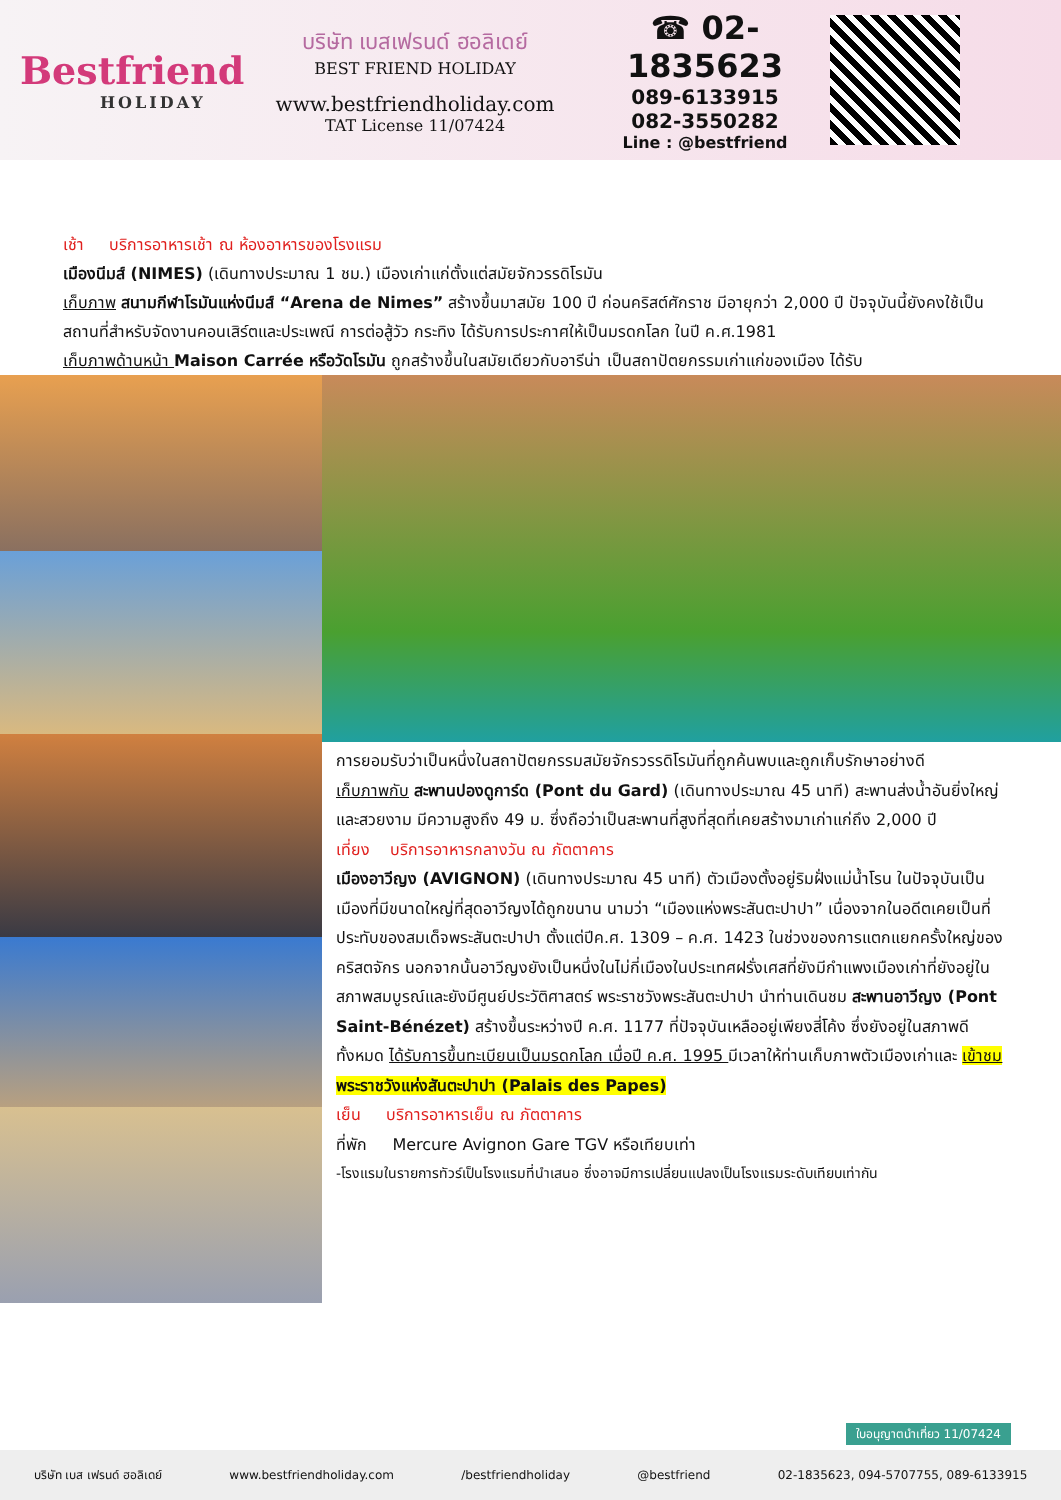Bestfriend
HOLIDAY
บริษัท เบสเฟรนด์ ฮอลิเดย์
BEST FRIEND HOLIDAY
www.bestfriendholiday.com
TAT License 11/07424
☎ 02-1835623
089-6133915
082-3550282
Line : @bestfriend
เช้า บริการอาหารเช้า ณ ห้องอาหารของโรงแรม
เมืองนีมส์ (NIMES) (เดินทางประมาณ 1 ชม.) เมืองเก่าแก่ตั้งแต่สมัยจักวรรดิโรมัน
เก็บภาพ สนามกีฬาโรมันแห่งนีมส์ “Arena de Nimes” สร้างขึ้นมาสมัย 100 ปี ก่อนคริสต์ศักราช มีอายุกว่า 2,000 ปี ปัจจุบันนี้ยังคงใช้เป็นสถานที่สำหรับจัดงานคอนเสิร์ตและประเพณี การต่อสู้วัว กระทิง ได้รับการประกาศให้เป็นมรดกโลก ในปี ค.ศ.1981
เก็บภาพด้านหน้า Maison Carrée หรือวัดโรมัน ถูกสร้างขึ้นในสมัยเดียวกับอารีน่า เป็นสถาปัตยกรรมเก่าแก่ของเมือง ได้รับ
การยอมรับว่าเป็นหนึ่งในสถาปัตยกรรมสมัยจักรวรรดิโรมันที่ถูกค้นพบและถูกเก็บรักษาอย่างดี
เก็บภาพกับ สะพานปองดูการ์ด (Pont du Gard) (เดินทางประมาณ 45 นาที) สะพานส่งน้ำอันยิ่งใหญ่และสวยงาม มีความสูงถึง 49 ม. ซึ่งถือว่าเป็นสะพานที่สูงที่สุดที่เคยสร้างมาเก่าแก่ถึง 2,000 ปี
เที่ยง บริการอาหารกลางวัน ณ ภัตตาคาร
เมืองอาวีญง (AVIGNON) (เดินทางประมาณ 45 นาที) ตัวเมืองตั้งอยู่ริมฝั่งแม่น้ำโรน ในปัจจุบันเป็นเมืองที่มีขนาดใหญ่ที่สุดอาวีญงได้ถูกขนาน นามว่า “เมืองแห่งพระสันตะปาปา” เนื่องจากในอดีตเคยเป็นที่ประทับของสมเด็จพระสันตะปาปา ตั้งแต่ปีค.ศ. 1309 – ค.ศ. 1423 ในช่วงของการแตกแยกครั้งใหญ่ของคริสตจักร นอกจากนั้นอาวีญงยังเป็นหนึ่งในไม่กี่เมืองในประเทศฝรั่งเศสที่ยังมีกำแพงเมืองเก่าที่ยังอยู่ในสภาพสมบูรณ์และยังมีศูนย์ประวัติศาสตร์ พระราชวังพระสันตะปาปา นำท่านเดินชม สะพานอาวีญง (Pont Saint-Bénézet) สร้างขึ้นระหว่างปี ค.ศ. 1177 ที่ปัจจุบันเหลืออยู่เพียงสี่โค้ง ซึ่งยังอยู่ในสภาพดีทั้งหมด ได้รับการขึ้นทะเบียนเป็นมรดกโลก เมื่อปี ค.ศ. 1995 มีเวลาให้ท่านเก็บภาพตัวเมืองเก่าและ เข้าชม พระราชวังแห่งสันตะปาปา (Palais des Papes)
เย็น บริการอาหารเย็น ณ ภัตตาคาร
ที่พัก Mercure Avignon Gare TGV หรือเทียบเท่า
-โรงแรมในรายการทัวร์เป็นโรงแรมที่นำเสนอ ซึ่งอาจมีการเปลี่ยนแปลงเป็นโรงแรมระดับเทียบเท่ากัน
ใบอนุญาตนำเที่ยว 11/07424
บริษัท เบส เฟรนด์ ฮอลิเดย์ www.bestfriendholiday.com /bestfriendholiday @bestfriend 02-1835623, 094-5707755, 089-6133915